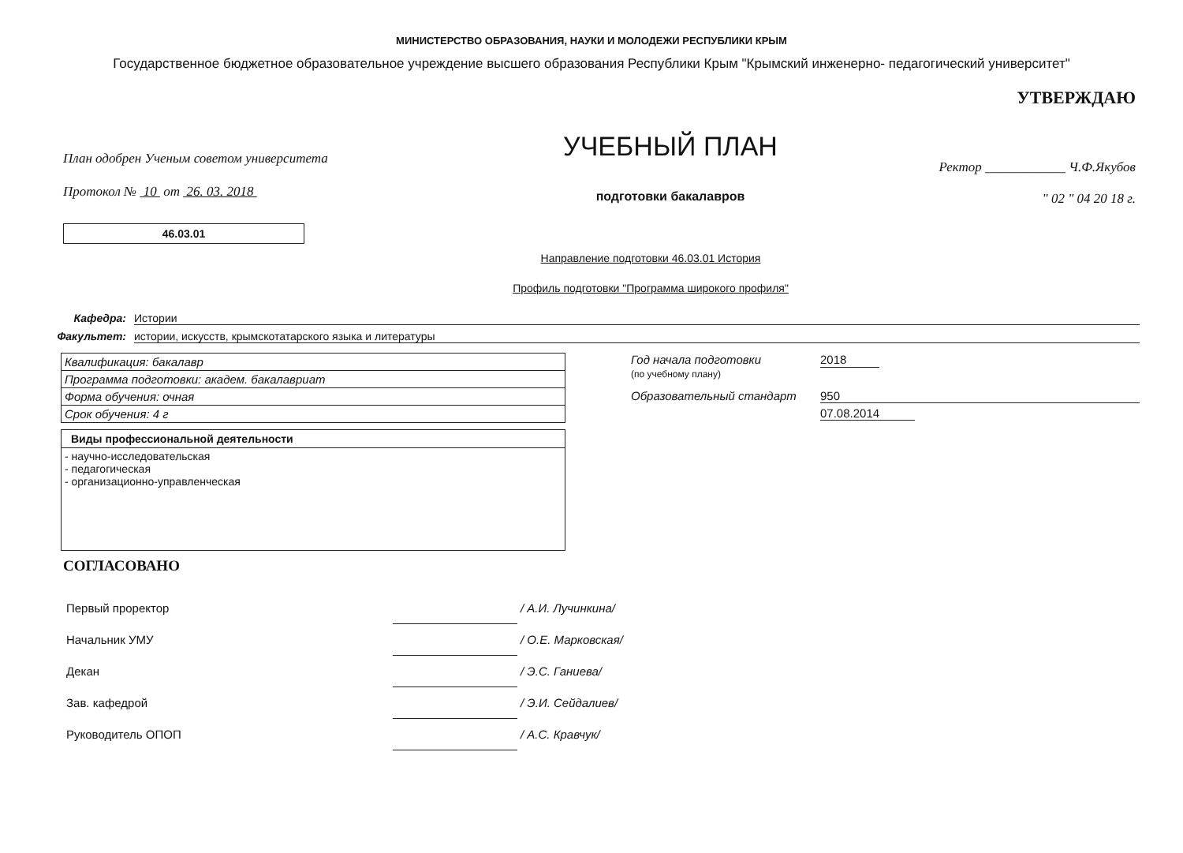МИНИСТЕРСТВО ОБРАЗОВАНИЯ, НАУКИ И МОЛОДЕЖИ РЕСПУБЛИКИ КРЫМ
Государственное бюджетное образовательное учреждение высшего образования Республики Крым "Крымский инженерно- педагогический университет"
План одобрен Ученым советом университета
Протокол № 10 от 26. 03. 2018
46.03.01
УЧЕБНЫЙ ПЛАН
подготовки бакалавров
УТВЕРЖДАЮ
Ректор ____________ Ч.Ф.Якубов
" 02 " 04 20 18 г.
Направление подготовки 46.03.01 История
Профиль подготовки "Программа широкого профиля"
Кафедра: Истории
Факультет: истории, искусств, крымскотатарского языка и литературы
| Квалификация: бакалавр |
| Программа подготовки: академ. бакалавриат |
| Форма обучения: очная |
| Срок обучения: 4 г |
| Виды профессиональной деятельности |
| --- |
| - научно-исследовательская - педагогическая - организационно-управленческая |
Год начала подготовки
(по учебному плану)
2018
Образовательный стандарт 950
07.08.2014
СОГЛАСОВАНО
| Первый проректор | | / А.И. Лучинкина/ |
| Начальник УМУ | | / О.Е. Марковская/ |
| Декан | | / Э.С. Ганиева/ |
| Зав. кафедрой | | / Э.И. Сейдалиев/ |
| Руководитель ОПОП | | / А.С. Кравчук/ |